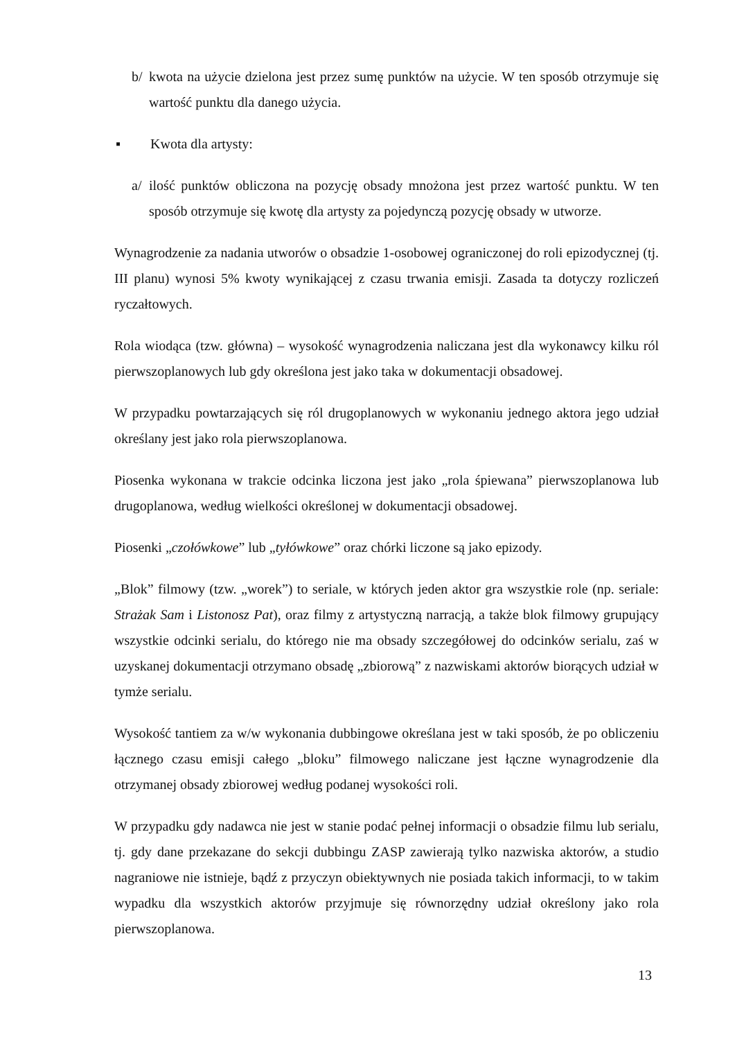b/ kwota na użycie dzielona jest przez sumę punktów na użycie. W ten sposób otrzymuje się wartość punktu dla danego użycia.
▪ Kwota dla artysty:
a/ ilość punktów obliczona na pozycję obsady mnożona jest przez wartość punktu. W ten sposób otrzymuje się kwotę dla artysty za pojedynczą pozycję obsady w utworze.
Wynagrodzenie za nadania utworów o obsadzie 1-osobowej ograniczonej do roli epizodycznej (tj. III planu) wynosi 5% kwoty wynikającej z czasu trwania emisji. Zasada ta dotyczy rozliczeń ryczałtowych.
Rola wiodąca (tzw. główna) – wysokość wynagrodzenia naliczana jest dla wykonawcy kilku ról pierwszoplanowych lub gdy określona jest jako taka w dokumentacji obsadowej.
W przypadku powtarzających się ról drugoplanowych w wykonaniu jednego aktora jego udział określany jest jako rola pierwszoplanowa.
Piosenka wykonana w trakcie odcinka liczona jest jako „rola śpiewana” pierwszoplanowa lub drugoplanowa, według wielkości określonej w dokumentacji obsadowej.
Piosenki „czołówkowe” lub „tyłówkowe” oraz chórki liczone są jako epizody.
„Blok” filmowy (tzw. „worek”) to seriale, w których jeden aktor gra wszystkie role (np. seriale: Strażak Sam i Listonosz Pat), oraz filmy z artystyczną narracją, a także blok filmowy grupujący wszystkie odcinki serialu, do którego nie ma obsady szczegółowej do odcinków serialu, zaś w uzyskanej dokumentacji otrzymano obsadę „zbiorową” z nazwiskami aktorów biorących udział w tymże serialu.
Wysokość tantiem za w/w wykonania dubbingowe określana jest w taki sposób, że po obliczeniu łącznego czasu emisji całego „bloku” filmowego naliczane jest łączne wynagrodzenie dla otrzymanej obsady zbiorowej według podanej wysokości roli.
W przypadku gdy nadawca nie jest w stanie podać pełnej informacji o obsadzie filmu lub serialu, tj. gdy dane przekazane do sekcji dubbingu ZASP zawierają tylko nazwiska aktorów, a studio nagraniowe nie istnieje, bądź z przyczyn obiektywnych nie posiada takich informacji, to w takim wypadku dla wszystkich aktorów przyjmuje się równorzędny udział określony jako rola pierwszoplanowa.
13